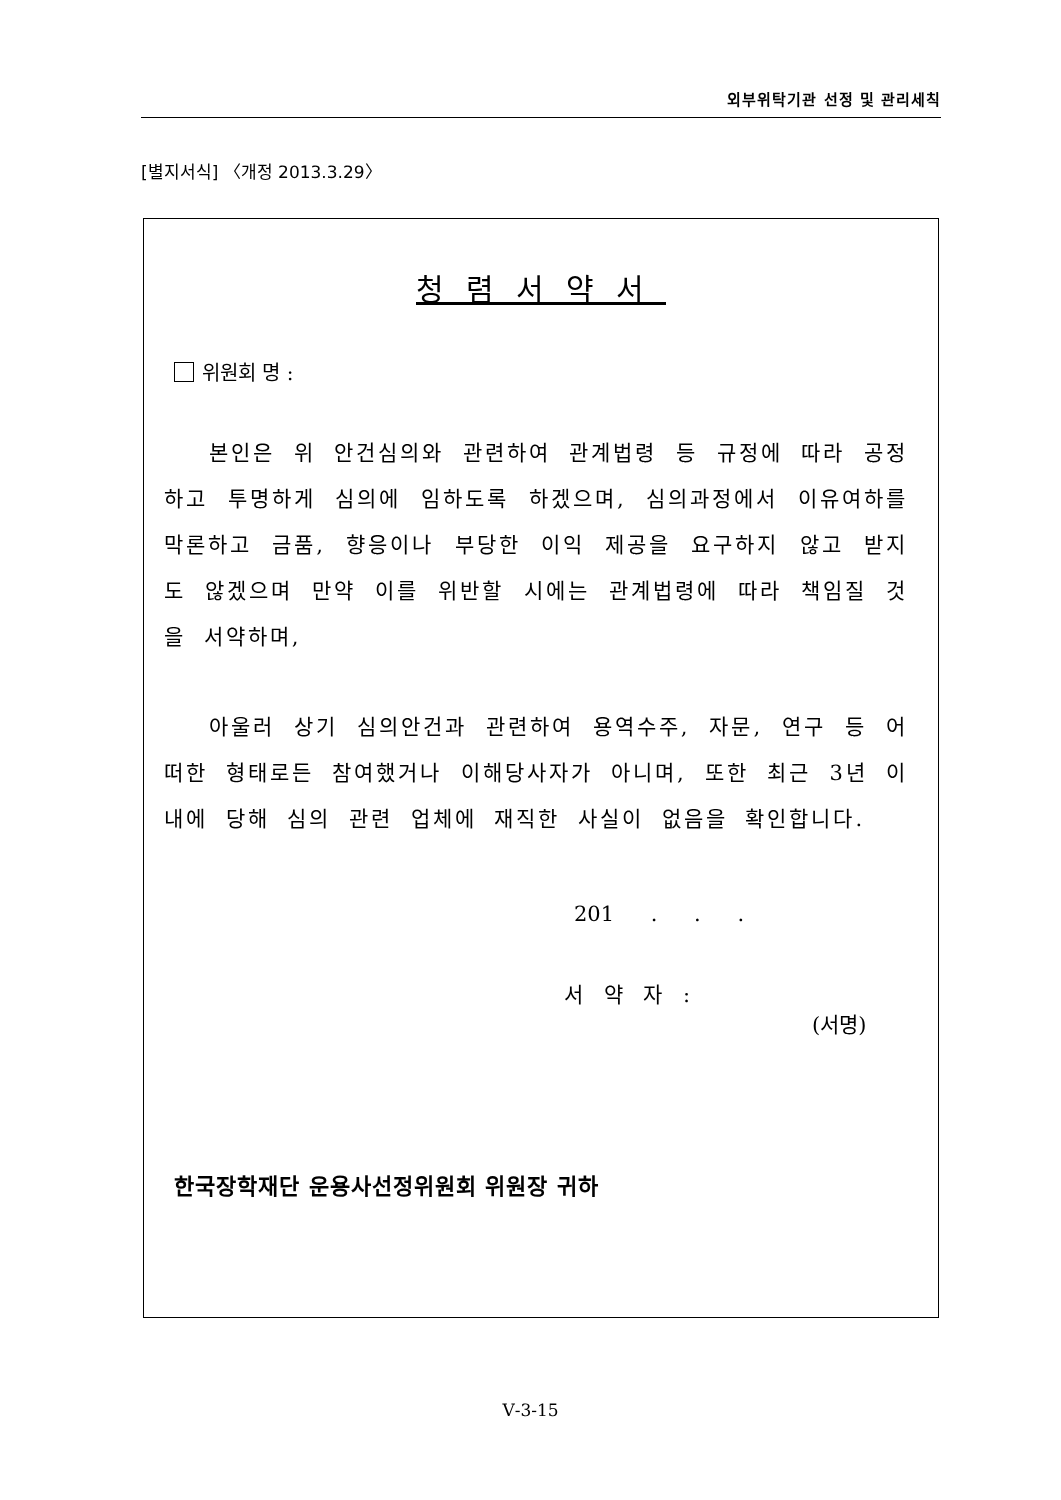외부위탁기관 선정 및 관리세칙
[별지서식] 〈개정 2013.3.29〉
청렴서약서
위원회 명 :
본인은 위 안건심의와 관련하여 관계법령 등 규정에 따라 공정하고 투명하게 심의에 임하도록 하겠으며, 심의과정에서 이유여하를 막론하고 금품, 향응이나 부당한 이익 제공을 요구하지 않고 받지도 않겠으며 만약 이를 위반할 시에는 관계법령에 따라 책임질 것을 서약하며,
아울러 상기 심의안건과 관련하여 용역수주, 자문, 연구 등 어떠한 형태로든 참여했거나 이해당사자가 아니며, 또한 최근 3년 이내에 당해 심의 관련 업체에 재직한 사실이 없음을 확인합니다.
201 . . .
서 약 자 : (서명)
한국장학재단 운용사선정위원회 위원장 귀하
Ⅴ-3-15